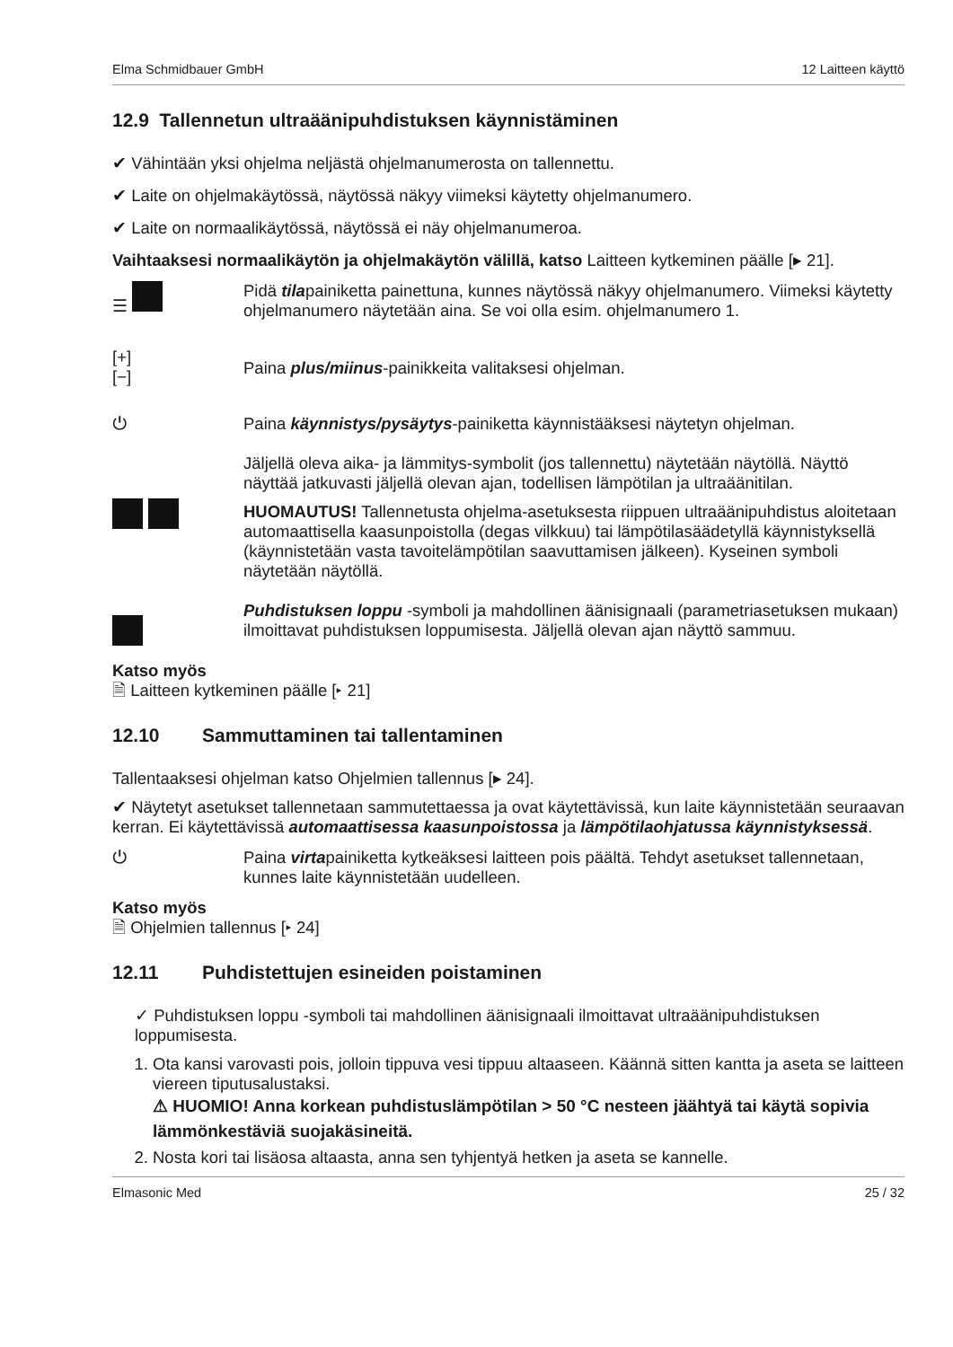Elma Schmidbauer GmbH 12 Laitteen käyttö
12.9 Tallennetun ultraäänipuhdistuksen käynnistäminen
✔ Vähintään yksi ohjelma neljästä ohjelmanumerosta on tallennettu.
✔ Laite on ohjelmakäytössä, näytössä näkyy viimeksi käytetty ohjelmanumero.
✔ Laite on normaalikäytössä, näytössä ei näy ohjelmanumeroa.
Vaihtaaksesi normaalikäytön ja ohjelmakäytön välillä, katso Laitteen kytkeminen päälle [▸ 21].
☰ Pidä tilapainiketta painettuna, kunnes näytössä näkyy ohjelmanumero. Viimeksi käytetty ohjelmanumero näytetään aina. Se voi olla esim. ohjelmanumero 1.
[+]
[−]
Paina plus/miinus-painikkeita valitaksesi ohjelman.
⏻ Paina käynnistys/pysäytys-painiketta käynnistääksesi näytetyn ohjelman.
Jäljellä oleva aika- ja lämmitys-symbolit (jos tallennettu) näytetään näytöllä. Näyttö näyttää jatkuvasti jäljellä olevan ajan, todellisen lämpötilan ja ultraäänitilan.
HUOMAUTUS! Tallennetusta ohjelma-asetuksesta riippuen ultraäänipuhdistus aloitetaan automaattisella kaasunpoistolla (degas vilkkuu) tai lämpötilasäädetyllä käynnistyksellä (käynnistetään vasta tavoitelämpötilan saavuttamisen jälkeen). Kyseinen symboli näytetään näytöllä.
Puhdistuksen loppu -symboli ja mahdollinen äänisignaali (parametriasetuksen mukaan) ilmoittavat puhdistuksen loppumisesta. Jäljellä olevan ajan näyttö sammuu.
Katso myös
🗎 Laitteen kytkeminen päälle [▸ 21]
12.10 Sammuttaminen tai tallentaminen
Tallentaaksesi ohjelman katso Ohjelmien tallennus [▸ 24].
✔ Näytetyt asetukset tallennetaan sammutettaessa ja ovat käytettävissä, kun laite käynnistetään seuraavan kerran. Ei käytettävissä automaattisessa kaasunpoistossa ja lämpötilaohjatussa käynnistyksessä.
⏻ Paina virtapainiketta kytkeäksesi laitteen pois päältä. Tehdyt asetukset tallennetaan, kunnes laite käynnistetään uudelleen.
Katso myös
🗎 Ohjelmien tallennus [▸ 24]
12.11 Puhdistettujen esineiden poistaminen
✓ Puhdistuksen loppu -symboli tai mahdollinen äänisignaali ilmoittavat ultraäänipuhdistuksen loppumisesta.
1. Ota kansi varovasti pois, jolloin tippuva vesi tippuu altaaseen. Käännä sitten kantta ja aseta se laitteen viereen tiputusalustaksi.
⚠ HUOMIO! Anna korkean puhdistuslämpötilan > 50 °C nesteen jäähtyä tai käytä sopivia lämmönkestäviä suojakäsineitä.
2. Nosta kori tai lisäosa altaasta, anna sen tyhjentyä hetken ja aseta se kannelle.
Elmasonic Med 25 / 32